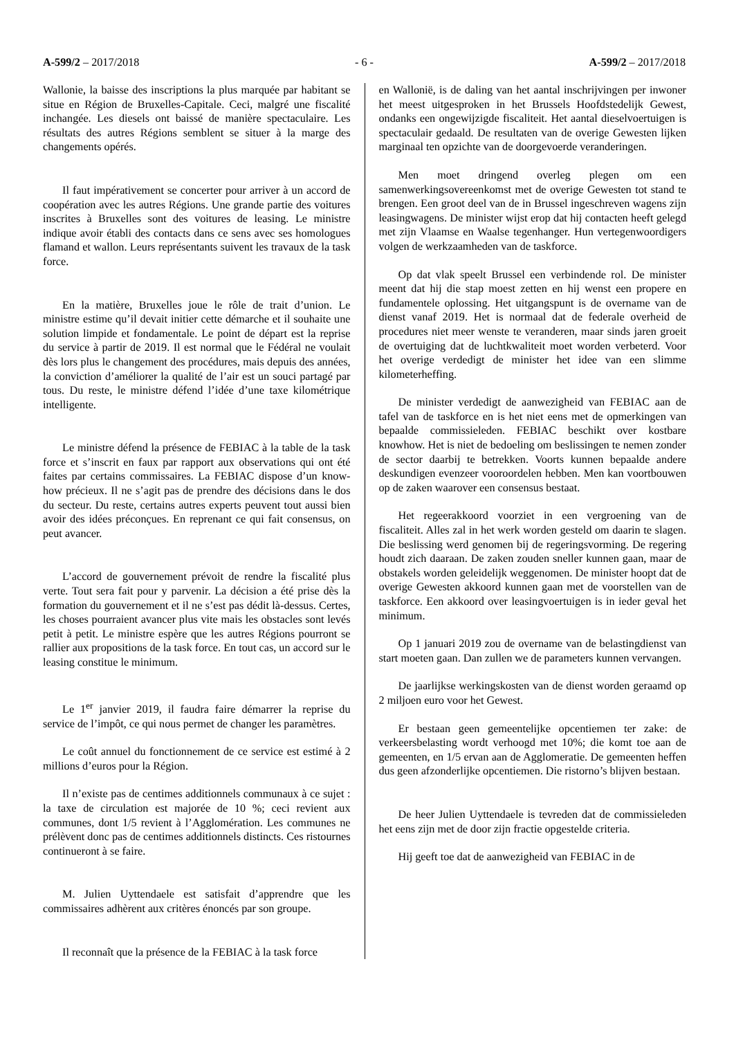A-599/2 – 2017/2018 - 6 - A-599/2 – 2017/2018
Wallonie, la baisse des inscriptions la plus marquée par habitant se situe en Région de Bruxelles-Capitale. Ceci, malgré une fiscalité inchangée. Les diesels ont baissé de manière spectaculaire. Les résultats des autres Régions semblent se situer à la marge des changements opérés.
Il faut impérativement se concerter pour arriver à un accord de coopération avec les autres Régions. Une grande partie des voitures inscrites à Bruxelles sont des voitures de leasing. Le ministre indique avoir établi des contacts dans ce sens avec ses homologues flamand et wallon. Leurs représentants suivent les travaux de la task force.
En la matière, Bruxelles joue le rôle de trait d’union. Le ministre estime qu’il devait initier cette démarche et il souhaite une solution limpide et fondamentale. Le point de départ est la reprise du service à partir de 2019. Il est normal que le Fédéral ne voulait dès lors plus le changement des procédures, mais depuis des années, la conviction d’améliorer la qualité de l’air est un souci partagé par tous. Du reste, le ministre défend l’idée d’une taxe kilométrique intelligente.
Le ministre défend la présence de FEBIAC à la table de la task force et s’inscrit en faux par rapport aux observations qui ont été faites par certains commissaires. La FEBIAC dispose d’un know-how précieux. Il ne s’agit pas de prendre des décisions dans le dos du secteur. Du reste, certains autres experts peuvent tout aussi bien avoir des idées préconçues. En reprenant ce qui fait consensus, on peut avancer.
L’accord de gouvernement prévoit de rendre la fiscalité plus verte. Tout sera fait pour y parvenir. La décision a été prise dès la formation du gouvernement et il ne s’est pas dédit là-dessus. Certes, les choses pourraient avancer plus vite mais les obstacles sont levés petit à petit. Le ministre espère que les autres Régions pourront se rallier aux propositions de la task force. En tout cas, un accord sur le leasing constitue le minimum.
Le 1<sup>er</sup> janvier 2019, il faudra faire démarrer la reprise du service de l’impôt, ce qui nous permet de changer les paramètres.
Le coût annuel du fonctionnement de ce service est estimé à 2 millions d’euros pour la Région.
Il n’existe pas de centimes additionnels communaux à ce sujet : la taxe de circulation est majorée de 10 %; ceci revient aux communes, dont 1/5 revient à l’Agglomération. Les communes ne prélèvent donc pas de centimes additionnels distincts. Ces ristournes continueront à se faire.
M. Julien Uyttendaele est satisfait d’apprendre que les commissaires adhèrent aux critères énoncés par son groupe.
Il reconnaît que la présence de la FEBIAC à la task force
en Wallonië, is de daling van het aantal inschrijvingen per inwoner het meest uitgesproken in het Brussels Hoofdstedelijk Gewest, ondanks een ongewijzigde fiscaliteit. Het aantal dieselvoertuigen is spectaculair gedaald. De resultaten van de overige Gewesten lijken marginaal ten opzichte van de doorgevoerde veranderingen.
Men moet dringend overleg plegen om een samenwerkingsovereenkomst met de overige Gewesten tot stand te brengen. Een groot deel van de in Brussel ingeschreven wagens zijn leasingwagens. De minister wijst erop dat hij contacten heeft gelegd met zijn Vlaamse en Waalse tegenhanger. Hun vertegenwoordigers volgen de werkzaamheden van de taskforce.
Op dat vlak speelt Brussel een verbindende rol. De minister meent dat hij die stap moest zetten en hij wenst een propere en fundamentele oplossing. Het uitgangspunt is de overname van de dienst vanaf 2019. Het is normaal dat de federale overheid de procedures niet meer wenste te veranderen, maar sinds jaren groeit de overtuiging dat de luchtkwaliteit moet worden verbeterd. Voor het overige verdedigt de minister het idee van een slimme kilometerheffing.
De minister verdedigt de aanwezigheid van FEBIAC aan de tafel van de taskforce en is het niet eens met de opmerkingen van bepaalde commissieleden. FEBIAC beschikt over kostbare knowhow. Het is niet de bedoeling om beslissingen te nemen zonder de sector daarbij te betrekken. Voorts kunnen bepaalde andere deskundigen evenzeer vooroordelen hebben. Men kan voortbouwen op de zaken waarover een consensus bestaat.
Het regeerakkoord voorziet in een vergroening van de fiscaliteit. Alles zal in het werk worden gesteld om daarin te slagen. Die beslissing werd genomen bij de regeringsvorming. De regering houdt zich daaraan. De zaken zouden sneller kunnen gaan, maar de obstakels worden geleidelijk weggenomen. De minister hoopt dat de overige Gewesten akkoord kunnen gaan met de voorstellen van de taskforce. Een akkoord over leasingvoertuigen is in ieder geval het minimum.
Op 1 januari 2019 zou de overname van de belastingdienst van start moeten gaan. Dan zullen we de parameters kunnen vervangen.
De jaarlijkse werkingskosten van de dienst worden geraamd op 2 miljoen euro voor het Gewest.
Er bestaan geen gemeentelijke opcentiemen ter zake: de verkeersbelasting wordt verhoogd met 10%; die komt toe aan de gemeenten, en 1/5 ervan aan de Agglomeratie. De gemeenten heffen dus geen afzonderlijke opcentiemen. Die ristorno’s blijven bestaan.
De heer Julien Uyttendaele is tevreden dat de commissieleden het eens zijn met de door zijn fractie opgestelde criteria.
Hij geeft toe dat de aanwezigheid van FEBIAC in de